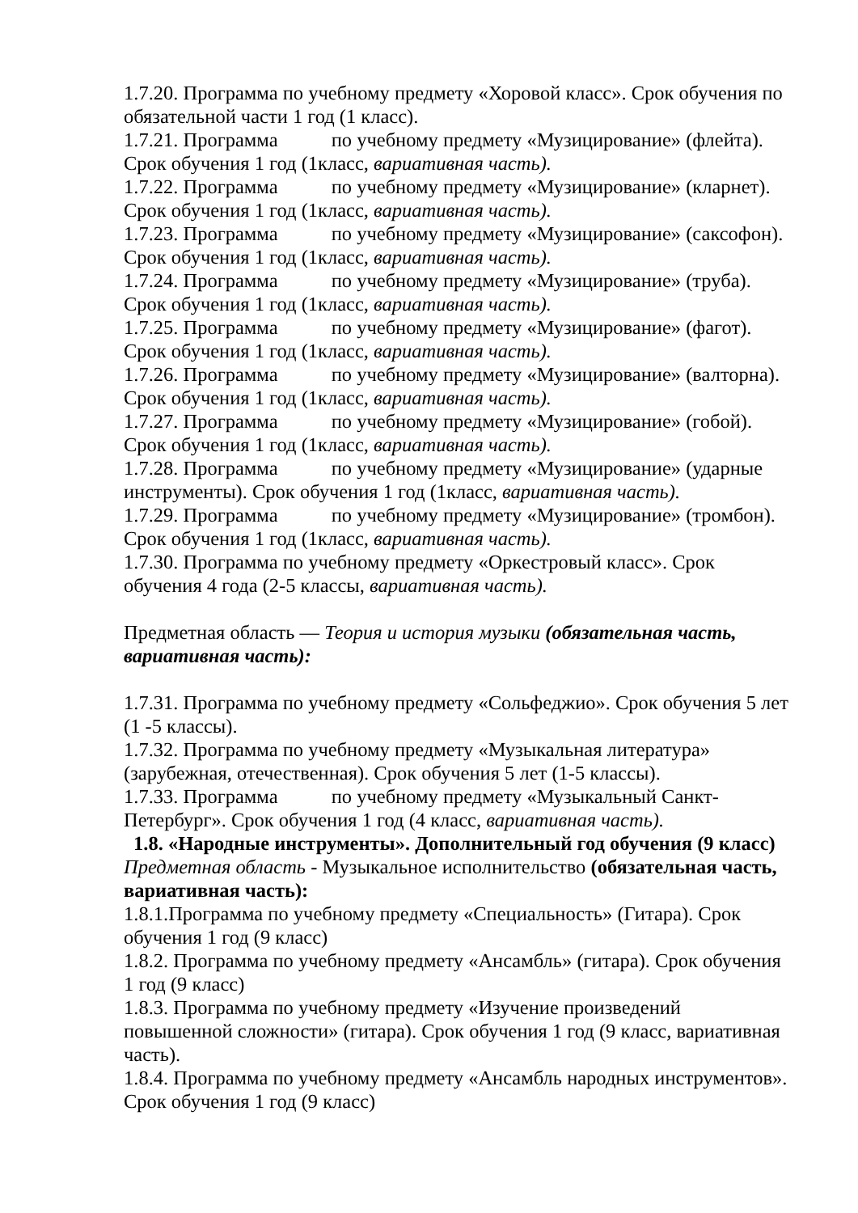1.7.20. Программа по учебному предмету «Хоровой класс». Срок обучения по обязательной части 1 год (1 класс).
1.7.21. Программа по учебному предмету «Музицирование» (флейта). Срок обучения 1 год (1класс, вариативная часть).
1.7.22. Программа по учебному предмету «Музицирование» (кларнет). Срок обучения 1 год (1класс, вариативная часть).
1.7.23. Программа по учебному предмету «Музицирование» (саксофон). Срок обучения 1 год (1класс, вариативная часть).
1.7.24. Программа по учебному предмету «Музицирование» (труба). Срок обучения 1 год (1класс, вариативная часть).
1.7.25. Программа по учебному предмету «Музицирование» (фагот). Срок обучения 1 год (1класс, вариативная часть).
1.7.26. Программа по учебному предмету «Музицирование» (валторна). Срок обучения 1 год (1класс, вариативная часть).
1.7.27. Программа по учебному предмету «Музицирование» (гобой). Срок обучения 1 год (1класс, вариативная часть).
1.7.28. Программа по учебному предмету «Музицирование» (ударные инструменты). Срок обучения 1 год (1класс, вариативная часть).
1.7.29. Программа по учебному предмету «Музицирование» (тромбон). Срок обучения 1 год (1класс, вариативная часть).
1.7.30. Программа по учебному предмету «Оркестровый класс». Срок обучения 4 года (2-5 классы, вариативная часть).
Предметная область — Теория и история музыки (обязательная часть, вариативная часть):
1.7.31. Программа по учебному предмету «Сольфеджио». Срок обучения 5 лет (1 -5 классы).
1.7.32. Программа по учебному предмету «Музыкальная литература» (зарубежная, отечественная). Срок обучения 5 лет (1-5 классы).
1.7.33. Программа по учебному предмету «Музыкальный Санкт-Петербург». Срок обучения 1 год (4 класс, вариативная часть).
1.8. «Народные инструменты». Дополнительный год обучения (9 класс)
Предметная область - Музыкальное исполнительство (обязательная часть, вариативная часть):
1.8.1.Программа по учебному предмету «Специальность» (Гитара). Срок обучения 1 год (9 класс)
1.8.2. Программа по учебному предмету «Ансамбль» (гитара). Срок обучения 1 год (9 класс)
1.8.3. Программа по учебному предмету «Изучение произведений повышенной сложности» (гитара). Срок обучения 1 год (9 класс, вариативная часть).
1.8.4. Программа по учебному предмету «Ансамбль народных инструментов». Срок обучения 1 год (9 класс)